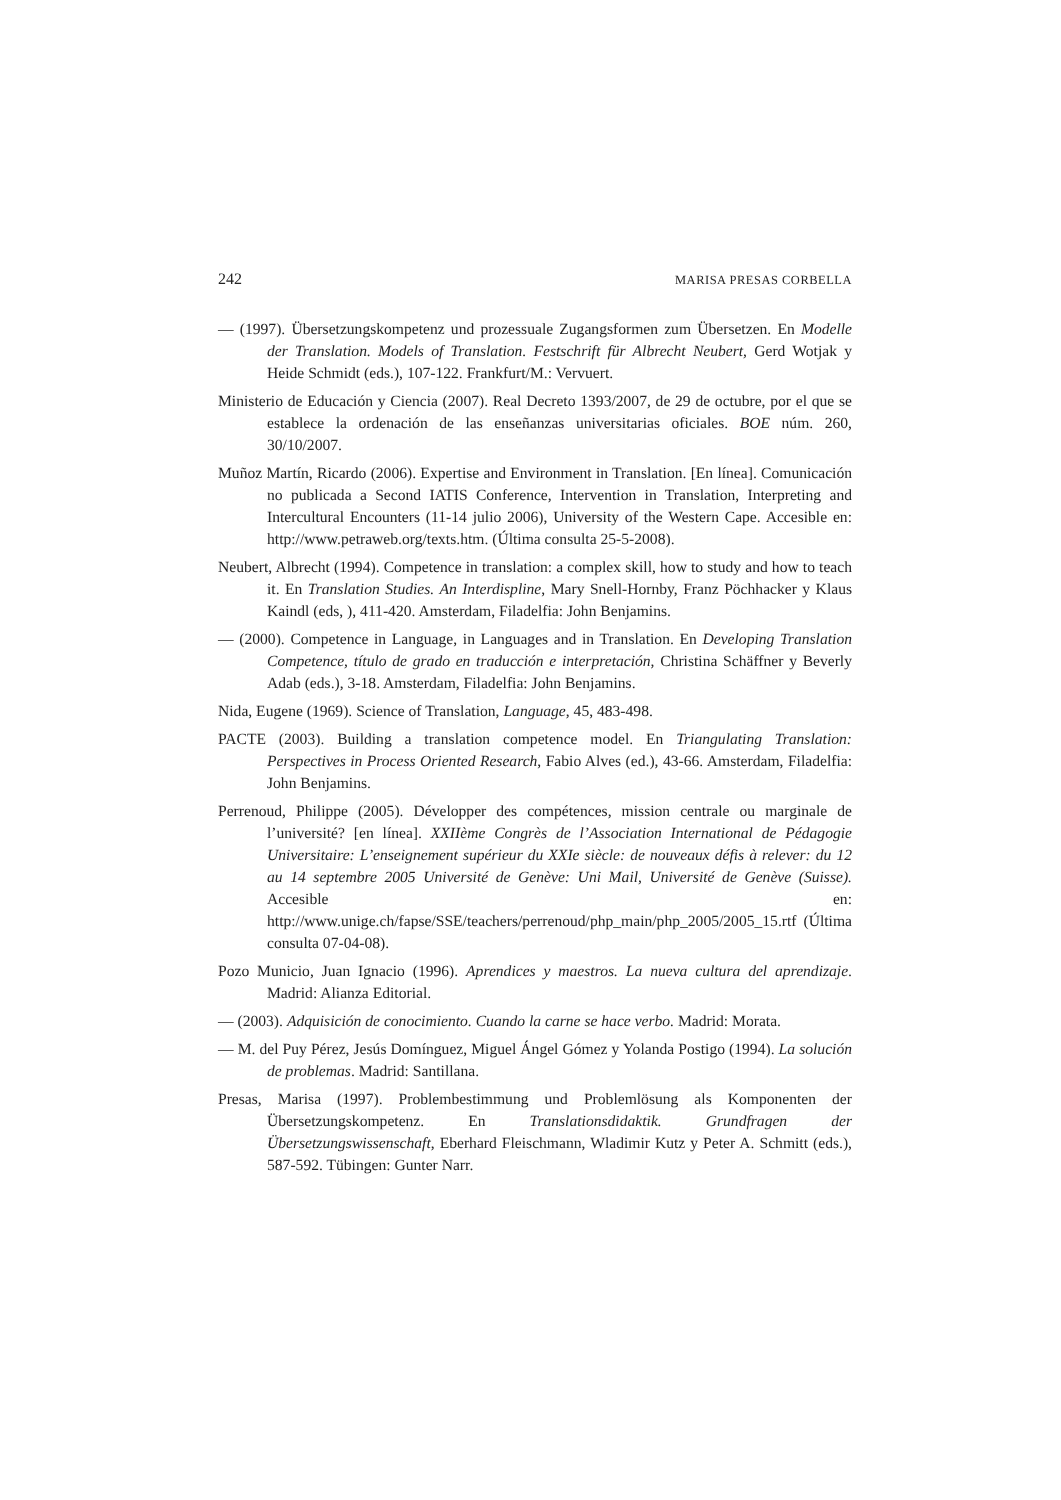242 MARISA PRESAS CORBELLA
— (1997). Übersetzungskompetenz und prozessuale Zugangsformen zum Übersetzen. En Modelle der Translation. Models of Translation. Festschrift für Albrecht Neubert, Gerd Wotjak y Heide Schmidt (eds.), 107-122. Frankfurt/M.: Vervuert.
Ministerio de Educación y Ciencia (2007). Real Decreto 1393/2007, de 29 de octubre, por el que se establece la ordenación de las enseñanzas universitarias oficiales. BOE núm. 260, 30/10/2007.
Muñoz Martín, Ricardo (2006). Expertise and Environment in Translation. [En línea]. Comunicación no publicada a Second IATIS Conference, Intervention in Translation, Interpreting and Intercultural Encounters (11-14 julio 2006), University of the Western Cape. Accesible en: http://www.petraweb.org/texts.htm. (Última consulta 25-5-2008).
Neubert, Albrecht (1994). Competence in translation: a complex skill, how to study and how to teach it. En Translation Studies. An Interdispline, Mary Snell-Hornby, Franz Pöchhacker y Klaus Kaindl (eds, ), 411-420. Amsterdam, Filadelfia: John Benjamins.
— (2000). Competence in Language, in Languages and in Translation. En Developing Translation Competence, título de grado en traducción e interpretación, Christina Schäffner y Beverly Adab (eds.), 3-18. Amsterdam, Filadelfia: John Benjamins.
Nida, Eugene (1969). Science of Translation, Language, 45, 483-498.
PACTE (2003). Building a translation competence model. En Triangulating Translation: Perspectives in Process Oriented Research, Fabio Alves (ed.), 43-66. Amsterdam, Filadelfia: John Benjamins.
Perrenoud, Philippe (2005). Développer des compétences, mission centrale ou marginale de l’université? [en línea]. XXIIème Congrès de l’Association International de Pédagogie Universitaire: L’enseignement supérieur du XXIe siècle: de nouveaux défis à relever: du 12 au 14 septembre 2005 Université de Genève: Uni Mail, Université de Genève (Suisse). Accesible en: http://www.unige.ch/fapse/SSE/teachers/perrenoud/php_main/php_2005/2005_15.rtf (Última consulta 07-04-08).
Pozo Municio, Juan Ignacio (1996). Aprendices y maestros. La nueva cultura del aprendizaje. Madrid: Alianza Editorial.
— (2003). Adquisición de conocimiento. Cuando la carne se hace verbo. Madrid: Morata.
— M. del Puy Pérez, Jesús Domínguez, Miguel Ángel Gómez y Yolanda Postigo (1994). La solución de problemas. Madrid: Santillana.
Presas, Marisa (1997). Problembestimmung und Problemlösung als Komponenten der Übersetzungskompetenz. En Translationsdidaktik. Grundfragen der Übersetzungswissenschaft, Eberhard Fleischmann, Wladimir Kutz y Peter A. Schmitt (eds.), 587-592. Tübingen: Gunter Narr.